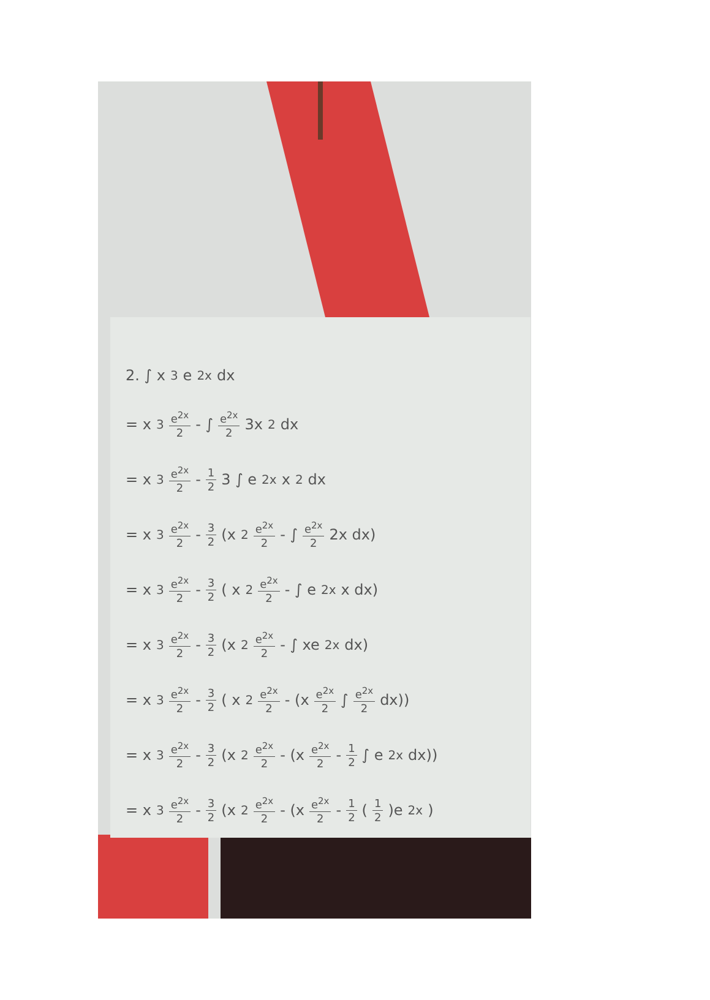2. ∫ x<sup>3</sup>e<sup>2x</sup> dx
= x<sup>3</sup> e<sup>2x</sup> 2 - ∫ e<sup>2x</sup> 2 3x<sup>2</sup> dx
= x<sup>3</sup> e<sup>2x</sup> 2 - 1 2 3 ∫ e<sup>2x</sup>x<sup>2</sup>dx
= x<sup>3</sup> e<sup>2x</sup> 2 - 3 2 (x<sup>2</sup> e<sup>2x</sup> 2 - ∫ e<sup>2x</sup> 2 2x dx)
= x<sup>3</sup> e<sup>2x</sup> 2 - 3 2 ( x<sup>2</sup> e<sup>2x</sup> 2 - ∫ e<sup>2x</sup> x dx)
= x<sup>3</sup> e<sup>2x</sup> 2 - 3 2 (x<sup>2</sup> e<sup>2x</sup> 2 - ∫ xe<sup>2x</sup> dx)
= x<sup>3</sup> e<sup>2x</sup> 2 - 3 2 ( x<sup>2</sup> e<sup>2x</sup> 2 - (x e<sup>2x</sup> 2 ∫ e<sup>2x</sup> 2 dx))
= x<sup>3</sup> e<sup>2x</sup> 2 - 3 2 (x<sup>2</sup> e<sup>2x</sup> 2 - (x e<sup>2x</sup> 2 - 1 2 ∫ e<sup>2x</sup> dx))
= x<sup>3</sup> e<sup>2x</sup> 2 - 3 2 (x<sup>2</sup> e<sup>2x</sup> 2 - (x e<sup>2x</sup> 2 - 1 2 (1 2)e<sup>2x</sup>)